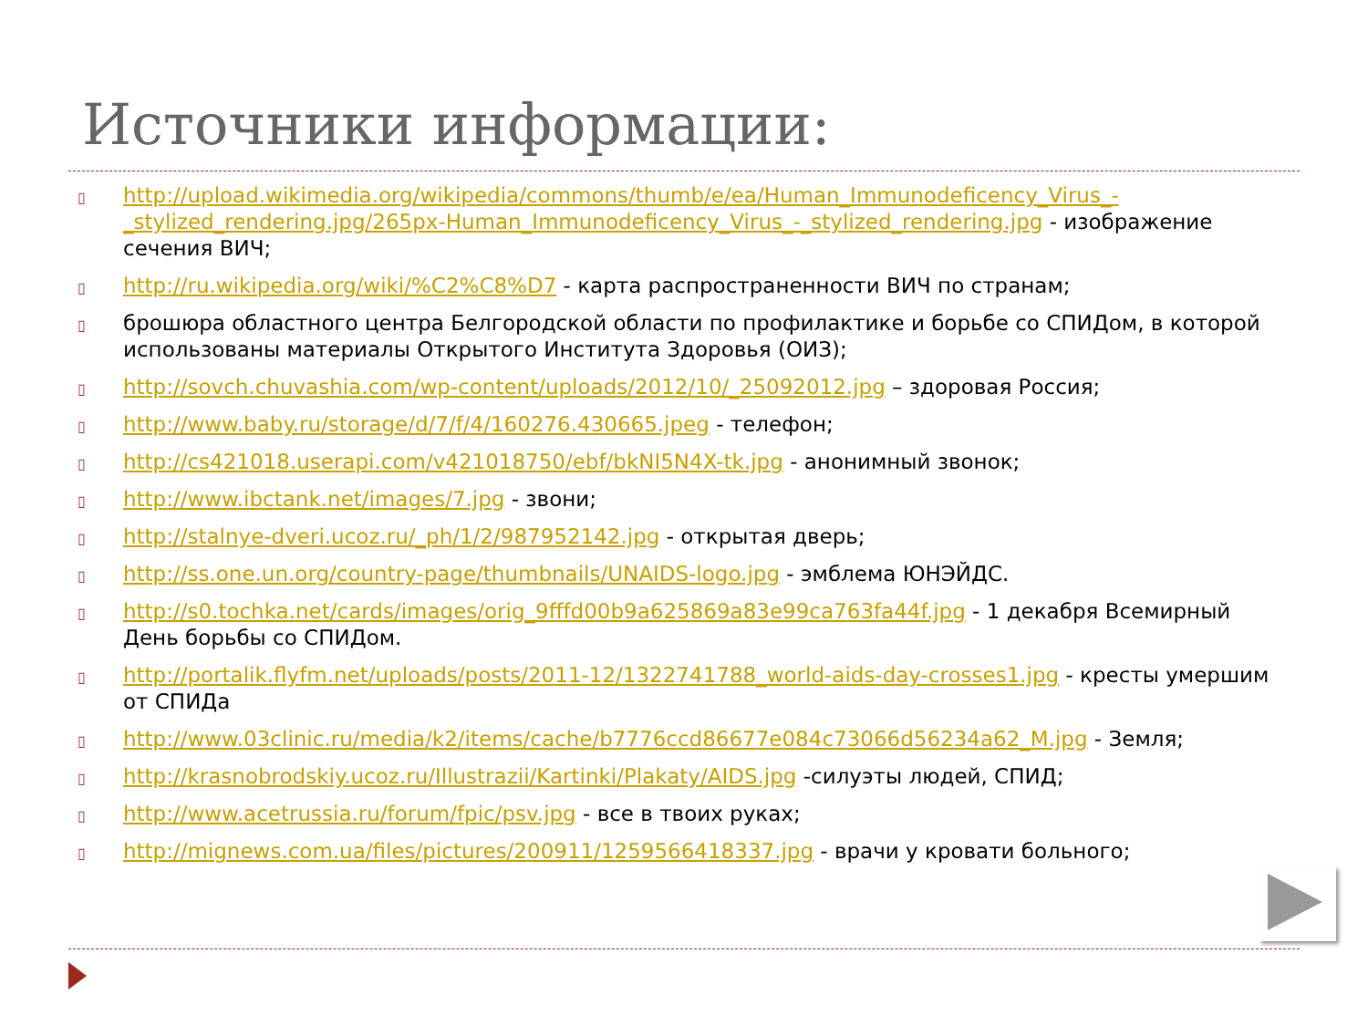Источники информации:
▯ http://upload.wikimedia.org/wikipedia/commons/thumb/e/ea/Human_Immunodeficency_Virus_-_stylized_rendering.jpg/265px-Human_Immunodeficency_Virus_-_stylized_rendering.jpg - изображение сечения ВИЧ;
▯ http://ru.wikipedia.org/wiki/%C2%C8%D7 - карта распространенности ВИЧ по странам;
▯ брошюра областного центра Белгородской области по профилактике и борьбе со СПИДом, в которой использованы материалы Открытого Института Здоровья (ОИЗ);
▯ http://sovch.chuvashia.com/wp-content/uploads/2012/10/_25092012.jpg – здоровая Россия;
▯ http://www.baby.ru/storage/d/7/f/4/160276.430665.jpeg - телефон;
▯ http://cs421018.userapi.com/v421018750/ebf/bkNI5N4X-tk.jpg - анонимный звонок;
▯ http://www.ibctank.net/images/7.jpg - звони;
▯ http://stalnye-dveri.ucoz.ru/_ph/1/2/987952142.jpg - открытая дверь;
▯ http://ss.one.un.org/country-page/thumbnails/UNAIDS-logo.jpg - эмблема ЮНЭЙДС.
▯ http://s0.tochka.net/cards/images/orig_9fffd00b9a625869a83e99ca763fa44f.jpg - 1 декабря Всемирный День борьбы со СПИДом.
▯ http://portalik.flyfm.net/uploads/posts/2011-12/1322741788_world-aids-day-crosses1.jpg - кресты умершим от СПИДа
▯ http://www.03clinic.ru/media/k2/items/cache/b7776ccd86677e084c73066d56234a62_M.jpg - Земля;
▯ http://krasnobrodskiy.ucoz.ru/Illustrazii/Kartinki/Plakaty/AIDS.jpg -силуэты людей, СПИД;
▯ http://www.acetrussia.ru/forum/fpic/psv.jpg - все в твоих руках;
▯ http://mignews.com.ua/files/pictures/200911/1259566418337.jpg - врачи у кровати больного;